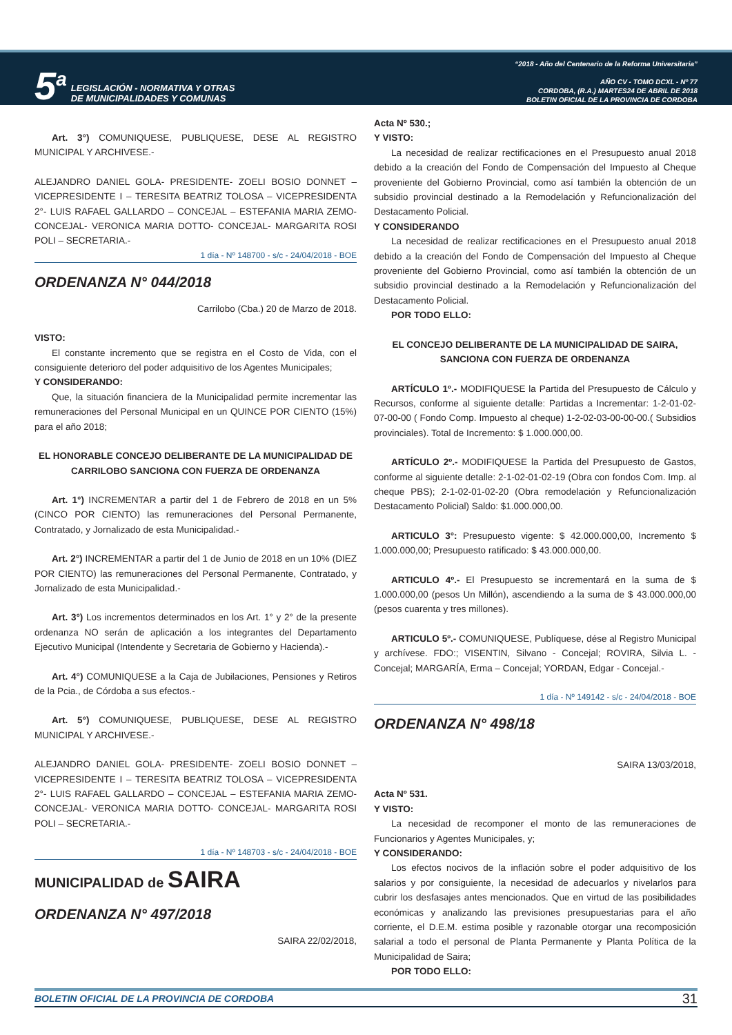5<sup>a</sup> LEGISLACIÓN - NORMATIVA Y OTRAS
DE MUNICIPALIDADES Y COMUNAS
“2018 - Año del Centenario de la Reforma Universitaria”
AÑO CV - TOMO DCXL - Nº 77
CORDOBA, (R.A.) MARTES24 DE ABRIL DE 2018
BOLETIN OFICIAL DE LA PROVINCIA DE CORDOBA
Art. 3°) COMUNIQUESE, PUBLIQUESE, DESE AL REGISTRO MUNICIPAL Y ARCHIVESE.-
ALEJANDRO DANIEL GOLA- PRESIDENTE- ZOELI BOSIO DONNET – VICEPRESIDENTE I – TERESITA BEATRIZ TOLOSA – VICEPRESIDENTA 2°- LUIS RAFAEL GALLARDO – CONCEJAL – ESTEFANIA MARIA ZEMO- CONCEJAL- VERONICA MARIA DOTTO- CONCEJAL- MARGARITA ROSI POLI – SECRETARIA.-
1 día - Nº 148700 - s/c - 24/04/2018 - BOE
ORDENANZA N° 044/2018
Carrilobo (Cba.) 20 de Marzo de 2018.
VISTO:
El constante incremento que se registra en el Costo de Vida, con el consiguiente deterioro del poder adquisitivo de los Agentes Municipales;
Y CONSIDERANDO:
Que, la situación financiera de la Municipalidad permite incrementar las remuneraciones del Personal Municipal en un QUINCE POR CIENTO (15%) para el año 2018;
EL HONORABLE CONCEJO DELIBERANTE DE LA MUNICIPALIDAD DE CARRILOBO SANCIONA CON FUERZA DE ORDENANZA
Art. 1°) INCREMENTAR a partir del 1 de Febrero de 2018 en un 5% (CINCO POR CIENTO) las remuneraciones del Personal Permanente, Contratado, y Jornalizado de esta Municipalidad.-
Art. 2°) INCREMENTAR a partir del 1 de Junio de 2018 en un 10% (DIEZ POR CIENTO) las remuneraciones del Personal Permanente, Contratado, y Jornalizado de esta Municipalidad.-
Art. 3°) Los incrementos determinados en los Art. 1° y 2° de la presente ordenanza NO serán de aplicación a los integrantes del Departamento Ejecutivo Municipal (Intendente y Secretaria de Gobierno y Hacienda).-
Art. 4°) COMUNIQUESE a la Caja de Jubilaciones, Pensiones y Retiros de la Pcia., de Córdoba a sus efectos.-
Art. 5°) COMUNIQUESE, PUBLIQUESE, DESE AL REGISTRO MUNICIPAL Y ARCHIVESE.-
ALEJANDRO DANIEL GOLA- PRESIDENTE- ZOELI BOSIO DONNET – VICEPRESIDENTE I – TERESITA BEATRIZ TOLOSA – VICEPRESIDENTA 2°- LUIS RAFAEL GALLARDO – CONCEJAL – ESTEFANIA MARIA ZEMO- CONCEJAL- VERONICA MARIA DOTTO- CONCEJAL- MARGARITA ROSI POLI – SECRETARIA.-
1 día - Nº 148703 - s/c - 24/04/2018 - BOE
MUNICIPALIDAD de SAIRA
ORDENANZA N° 497/2018
SAIRA 22/02/2018,
Acta Nº 530.;
Y VISTO:
La necesidad de realizar rectificaciones en el Presupuesto anual 2018 debido a la creación del Fondo de Compensación del Impuesto al Cheque proveniente del Gobierno Provincial, como así también la obtención de un subsidio provincial destinado a la Remodelación y Refuncionalización del Destacamento Policial.
Y CONSIDERANDO
La necesidad de realizar rectificaciones en el Presupuesto anual 2018 debido a la creación del Fondo de Compensación del Impuesto al Cheque proveniente del Gobierno Provincial, como así también la obtención de un subsidio provincial destinado a la Remodelación y Refuncionalización del Destacamento Policial.
POR TODO ELLO:
EL CONCEJO DELIBERANTE DE LA MUNICIPALIDAD DE SAIRA, SANCIONA CON FUERZA DE ORDENANZA
ARTÍCULO 1º.- MODIFIQUESE la Partida del Presupuesto de Cálculo y Recursos, conforme al siguiente detalle: Partidas a Incrementar: 1-2-01-02-07-00-00 ( Fondo Comp. Impuesto al cheque) 1-2-02-03-00-00-00.( Subsidios provinciales). Total de Incremento: $ 1.000.000,00.
ARTÍCULO 2º.- MODIFIQUESE la Partida del Presupuesto de Gastos, conforme al siguiente detalle: 2-1-02-01-02-19 (Obra con fondos Com. Imp. al cheque PBS); 2-1-02-01-02-20 (Obra remodelación y Refuncionalización Destacamento Policial) Saldo: $1.000.000,00.
ARTICULO 3°: Presupuesto vigente: $ 42.000.000,00, Incremento $ 1.000.000,00; Presupuesto ratificado: $ 43.000.000,00.
ARTICULO 4º.- El Presupuesto se incrementará en la suma de $ 1.000.000,00 (pesos Un Millón), ascendiendo a la suma de $ 43.000.000,00 (pesos cuarenta y tres millones).
ARTICULO 5º.- COMUNIQUESE, Publíquese, dése al Registro Municipal y archívese. FDO:; VISENTIN, Silvano - Concejal; ROVIRA, Silvia L. - Concejal; MARGARÍA, Erma – Concejal; YORDAN, Edgar - Concejal.-
1 día - Nº 149142 - s/c - 24/04/2018 - BOE
ORDENANZA N° 498/18
SAIRA 13/03/2018,
Acta Nº 531.
Y VISTO:
La necesidad de recomponer el monto de las remuneraciones de Funcionarios y Agentes Municipales, y;
Y CONSIDERANDO:
Los efectos nocivos de la inflación sobre el poder adquisitivo de los salarios y por consiguiente, la necesidad de adecuarlos y nivelarlos para cubrir los desfasajes antes mencionados. Que en virtud de las posibilidades económicas y analizando las previsiones presupuestarias para el año corriente, el D.E.M. estima posible y razonable otorgar una recomposición salarial a todo el personal de Planta Permanente y Planta Política de la Municipalidad de Saira;
POR TODO ELLO:
BOLETIN OFICIAL DE LA PROVINCIA DE CORDOBA 31